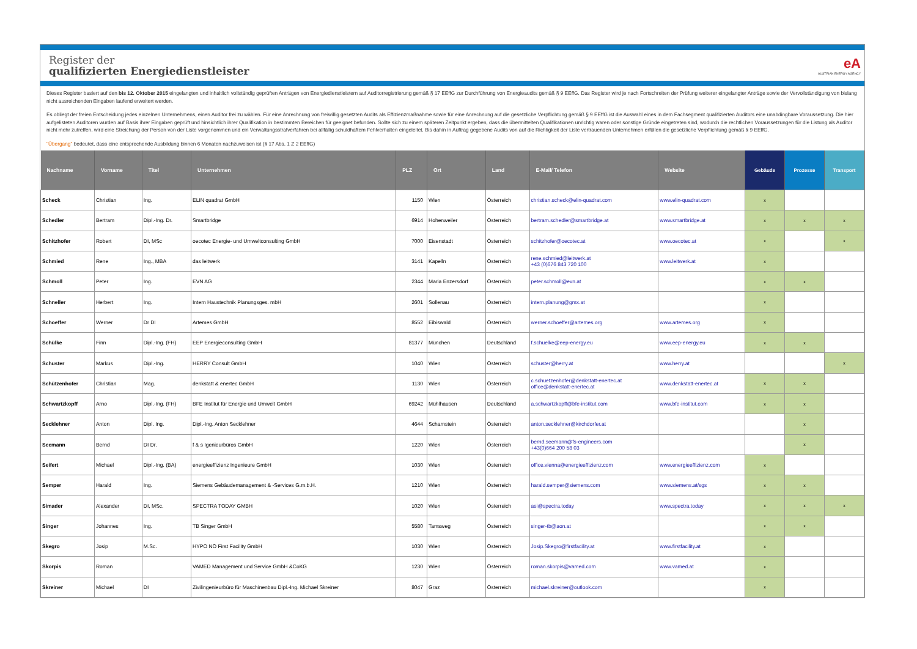Register der
qualifizierten Energiedienstleister
eA
AUSTRIAN ENERGY AGENCY
Dieses Register basiert auf den bis 12. Oktober 2015 eingelangten und inhaltlich vollständig geprüften Anträgen von Energiedienstleistern auf Auditorregistrierung gemäß § 17 EEffG zur Durchführung von Energieaudits gemäß § 9 EEffG. Das Register wird je nach Fortschreiten der Prüfung weiterer eingelangter Anträge sowie der Vervollständigung von bislang nicht ausreichenden Eingaben laufend erweitert werden.
Es obliegt der freien Entscheidung jedes einzelnen Unternehmens, einen Auditor frei zu wählen. Für eine Anrechnung von freiwillig gesetzten Audits als Effizienzmaßnahme sowie für eine Anrechnung auf die gesetzliche Verpflichtung gemäß § 9 EEffG ist die Auswahl eines in dem Fachsegment qualifizierten Auditors eine unabdingbare Voraussetzung. Die hier aufgelisteten Auditoren wurden auf Basis ihrer Eingaben geprüft und hinsichtlich ihrer Qualifikation in bestimmten Bereichen für geeignet befunden. Sollte sich zu einem späteren Zeitpunkt ergeben, dass die übermittelten Qualifikationen unrichtig waren oder sonstige Gründe eingetreten sind, wodurch die rechtlichen Voraussetzungen für die Listung als Auditor nicht mehr zutreffen, wird eine Streichung der Person von der Liste vorgenommen und ein Verwaltungsstrafverfahren bei allfällig schuldhaftem Fehlverhalten eingeleitet. Bis dahin in Auftrag gegebene Audits von auf die Richtigkeit der Liste vertrauenden Unternehmen erfüllen die gesetzliche Verpflichtung gemäß § 9 EEffG.
"Übergang" bedeutet, dass eine entsprechende Ausbildung binnen 6 Monaten nachzuweisen ist (§ 17 Abs. 1 Z 2 EEffG)
| Nachname | Vorname | Titel | Unternehmen | PLZ | Ort | Land | E-Mail/ Telefon | Website | Gebäude | Prozesse | Transport |
| --- | --- | --- | --- | --- | --- | --- | --- | --- | --- | --- | --- |
| Scheck | Christian | Ing. | ELIN quadrat GmbH | 1150 | Wien | Österreich | christian.scheck@elin-quadrat.com | www.elin-quadrat.com | x | | |
| Schedler | Bertram | Dipl.-Ing. Dr. | Smartbridge | 6914 | Hohenweiler | Österreich | bertram.schedler@smartbridge.at | www.smartbridge.at | x | x | x |
| Schitzhofer | Robert | DI, MSc | oecotec Energie- und Umweltconsulting GmbH | 7000 | Eisenstadt | Österreich | schitzhofer@oecotec.at | www.oecotec.at | x | | x |
| Schmied | Rene | Ing., MBA | das leitwerk | 3141 | Kapelln | Österreich | rene.schmied@leitwerk.at +43 (0)676 843 720 100 | www.leitwerk.at | x | | |
| Schmoll | Peter | Ing. | EVN AG | 2344 | Maria Enzersdorf | Österreich | peter.schmoll@evn.at | | x | x | |
| Schneller | Herbert | Ing. | Intern Haustechnik Planungsges. mbH | 2601 | Sollenau | Österreich | intern.planung@gmx.at | | x | | |
| Schoeffer | Werner | Dr DI | Artemes GmbH | 8552 | Eibiswald | Österreich | werner.schoeffer@artemes.org | www.artemes.org | x | | |
| Schülke | Finn | Dipl.-Ing. (FH) | EEP Energieconsulting GmbH | 81377 | München | Deutschland | f.schuelke@eep-energy.eu | www.eep-energy.eu | x | x | |
| Schuster | Markus | Dipl.-Ing. | HERRY Consult GmbH | 1040 | Wien | Österreich | schuster@herry.at | www.herry.at | | | x |
| Schützenhofer | Christian | Mag. | denkstatt & enertec GmbH | 1130 | Wien | Österreich | c.schuetzenhofer@denkstatt-enertec.at office@denkstatt-enertec.at | www.denkstatt-enertec.at | x | x | |
| Schwartzkopff | Arno | Dipl.-Ing. (FH) | BFE Institut für Energie und Umwelt GmbH | 69242 | Mühlhausen | Deutschland | a.schwartzkopff@bfe-institut.com | www.bfe-institut.com | x | x | |
| Secklehner | Anton | Dipl. Ing. | Dipl.-Ing. Anton Secklehner | 4644 | Scharnstein | Österreich | anton.secklehner@kirchdorfer.at | | | x | |
| Seemann | Bernd | DI Dr. | f & s Igenieurbüros GmbH | 1220 | Wien | Österreich | bernd.seemann@fs-engineers.com +43(0)664 200 58 03 | | | x | |
| Seifert | Michael | Dipl.-Ing. (BA) | energieeffizienz Ingenieure GmbH | 1030 | Wien | Österreich | office.vienna@energieeffizienz.com | www.energieeffizienz.com | x | | |
| Semper | Harald | Ing. | Siemens Gebäudemanagement & -Services G.m.b.H. | 1210 | Wien | Österreich | harald.semper@siemens.com | www.siemens.at/sgs | x | x | |
| Simader | Alexander | DI, MSc. | SPECTRA TODAY GMBH | 1020 | Wien | Österreich | asi@spectra.today | www.spectra.today | x | x | x |
| Singer | Johannes | Ing. | TB Singer GmbH | 5580 | Tamsweg | Österreich | singer-tb@aon.at | | x | x | |
| Skegro | Josip | M.Sc. | HYPO NÖ First Facility GmbH | 1030 | Wien | Österreich | Josip.Skegro@firstfacility.at | www.firstfacility.at | x | | |
| Skorpis | Roman | | VAMED Management und Service GmbH &CoKG | 1230 | Wien | Österreich | roman.skorpis@vamed.com | www.vamed.at | x | | |
| Skreiner | Michael | DI | Zivilingenieurbüro für Maschinenbau Dipl.-Ing. Michael Skreiner | 8047 | Graz | Österreich | michael.skreiner@outlook.com | | x | | |